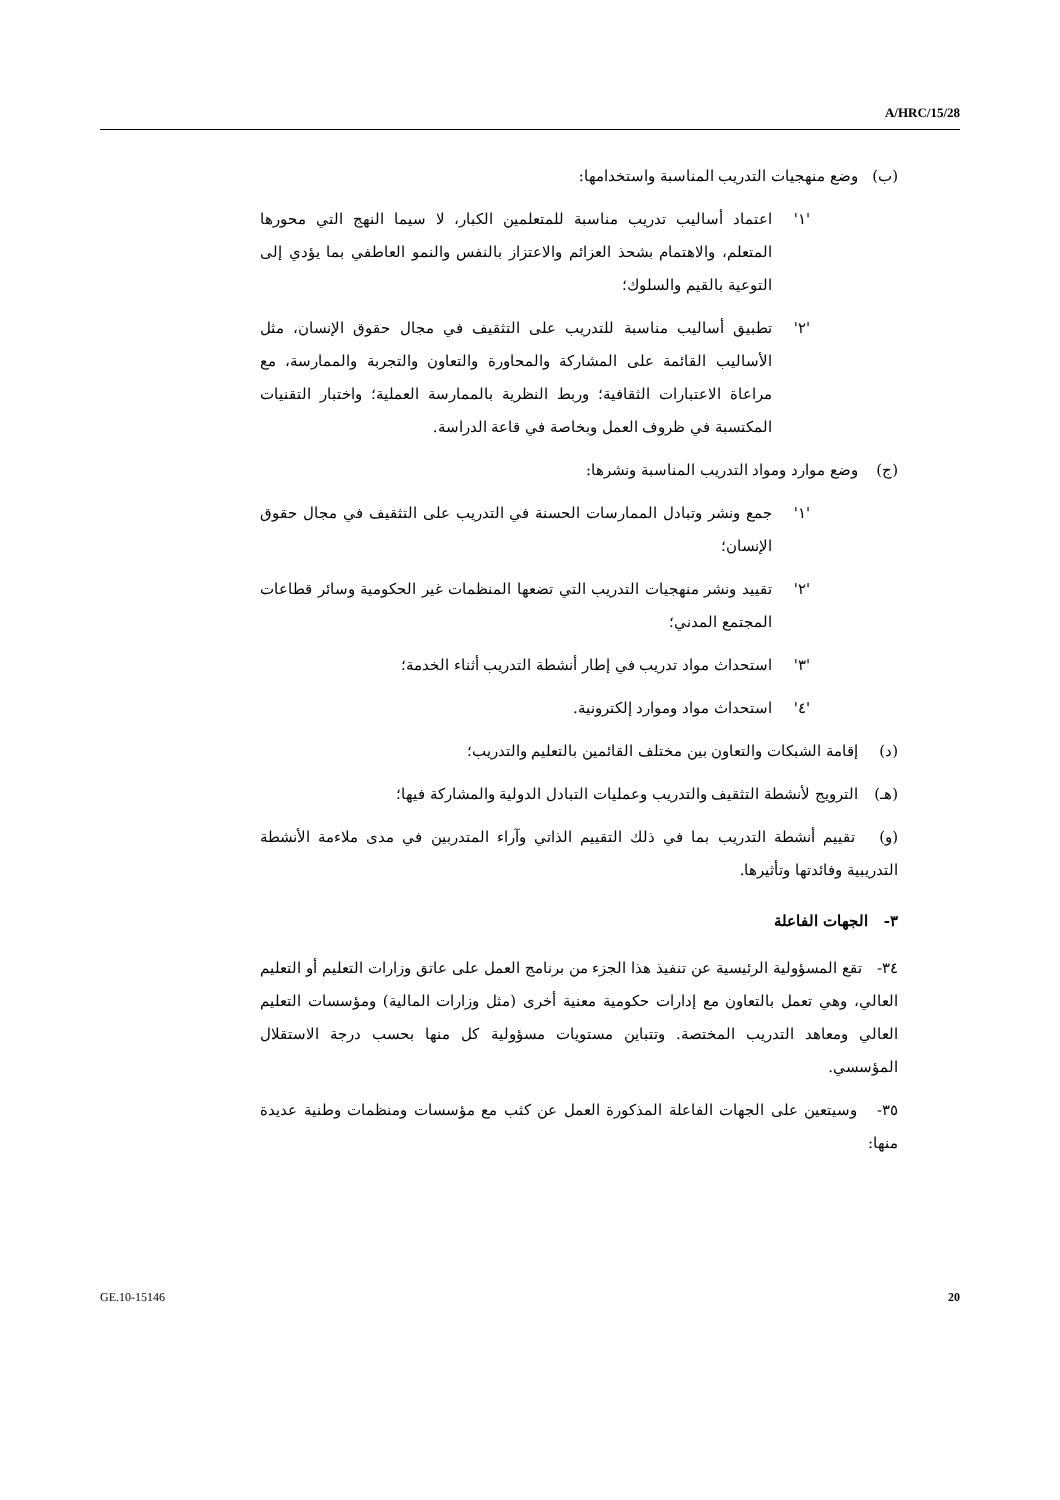A/HRC/15/28
(ب) وضع منهجيات التدريب المناسبة واستخدامها:
'١' اعتماد أساليب تدريب مناسبة للمتعلمين الكبار، لا سيما النهج التي محورها المتعلم، والاهتمام بشحذ العزائم والاعتزاز بالنفس والنمو العاطفي بما يؤدي إلى التوعية بالقيم والسلوك؛
'٢' تطبيق أساليب مناسبة للتدريب على التثقيف في مجال حقوق الإنسان، مثل الأساليب القائمة على المشاركة والمحاورة والتعاون والتجربة والممارسة، مع مراعاة الاعتبارات الثقافية؛ وربط النظرية بالممارسة العملية؛ واختبار التقنيات المكتسبة في ظروف العمل وبخاصة في قاعة الدراسة.
(ج) وضع موارد ومواد التدريب المناسبة ونشرها:
'١' جمع ونشر وتبادل الممارسات الحسنة في التدريب على التثقيف في مجال حقوق الإنسان؛
'٢' تقييد ونشر منهجيات التدريب التي تضعها المنظمات غير الحكومية وسائر قطاعات المجتمع المدني؛
'٣' استحداث مواد تدريب في إطار أنشطة التدريب أثناء الخدمة؛
'٤' استحداث مواد وموارد إلكترونية.
(د) إقامة الشبكات والتعاون بين مختلف القائمين بالتعليم والتدريب؛
(هـ) الترويج لأنشطة التثقيف والتدريب وعمليات التبادل الدولية والمشاركة فيها؛
(و) تقييم أنشطة التدريب بما في ذلك التقييم الذاتي وآراء المتدربين في مدى ملاءمة الأنشطة التدريبية وفائدتها وتأثيرها.
٣- الجهات الفاعلة
٣٤- تقع المسؤولية الرئيسية عن تنفيذ هذا الجزء من برنامج العمل على عاتق وزارات التعليم أو التعليم العالي، وهي تعمل بالتعاون مع إدارات حكومية معنية أخرى (مثل وزارات المالية) ومؤسسات التعليم العالي ومعاهد التدريب المختصة. وتتباين مستويات مسؤولية كل منها بحسب درجة الاستقلال المؤسسي.
٣٥- وسيتعين على الجهات الفاعلة المذكورة العمل عن كثب مع مؤسسات ومنظمات وطنية عديدة منها:
GE.10-15146 20